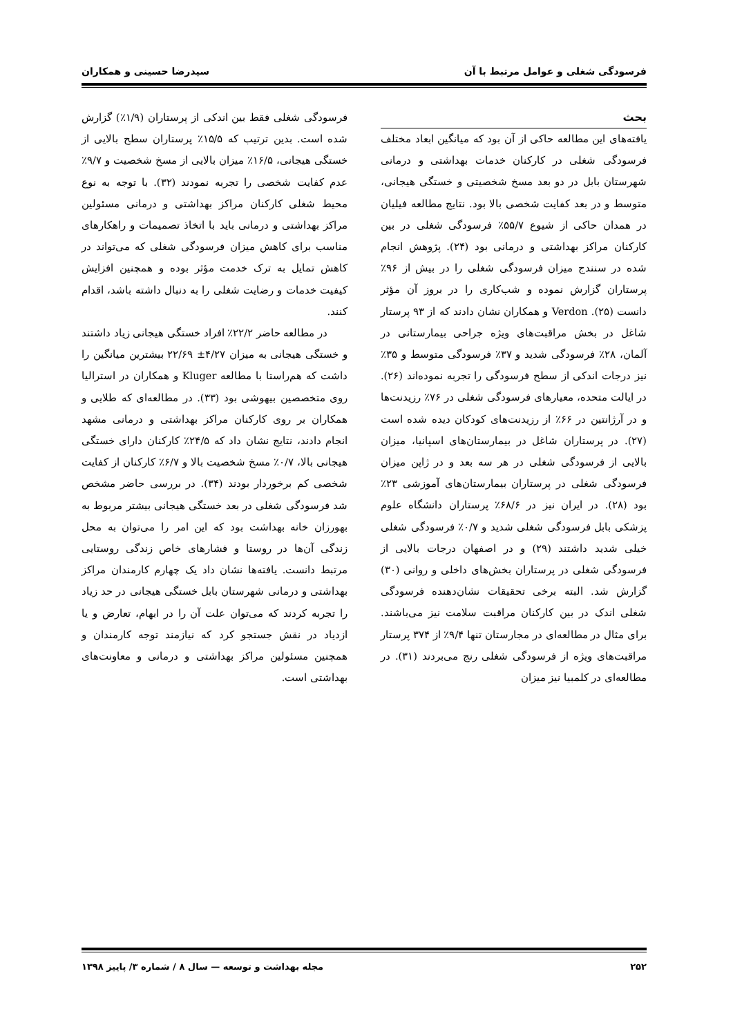فرسودگی شغلی و عوامل مرتبط با آن سیدرضا حسینی و همکاران
بحث
یافته‌های این مطالعه حاکی از آن بود که میانگین ابعاد مختلف فرسودگی شغلی در کارکنان خدمات بهداشتی و درمانی شهرستان بابل در دو بعد مسخ شخصیتی و خستگی هیجانی، متوسط و در بعد کفایت شخصی بالا بود. نتایج مطالعه فیلیان در همدان حاکی از شیوع ۵۵/۷٪ فرسودگی شغلی در بین کارکنان مراکز بهداشتی و درمانی بود (۲۴). پژوهش انجام شده در سنندج میزان فرسودگی شغلی را در بیش از ۹۶٪ پرستاران گزارش نموده و شب‌کاری را در بروز آن مؤثر دانست (۲۵). Verdon و همکاران نشان دادند که از ۹۳ پرستار شاغل در بخش مراقبت‌های ویژه جراحی بیمارستانی در آلمان، ۲۸٪ فرسودگی شدید و ۳۷٪ فرسودگی متوسط و ۳۵٪ نیز درجات اندکی از سطح فرسودگی را تجربه نموده‌اند (۲۶). در ایالت متحده، معیارهای فرسودگی شغلی در ۷۶٪ رزیدنت‌ها و در آرژانتین در ۶۶٪ از رزیدنت‌های کودکان دیده شده است (۲۷). در پرستاران شاغل در بیمارستان‌های اسپانیا، میزان بالایی از فرسودگی شغلی در هر سه بعد و در ژاپن میزان فرسودگی شغلی در پرستاران بیمارستان‌های آموزشی ۲۳٪ بود (۲۸). در ایران نیز در ۶۸/۶٪ پرستاران دانشگاه علوم پزشکی بابل فرسودگی شغلی شدید و ۰/۷٪ فرسودگی شغلی خیلی شدید داشتند (۲۹) و در اصفهان درجات بالایی از فرسودگی شغلی در پرستاران بخش‌های داخلی و روانی (۳۰) گزارش شد. البته برخی تحقیقات نشان‌دهنده فرسودگی شغلی اندک در بین کارکنان مراقبت سلامت نیز می‌باشند. برای مثال در مطالعه‌ای در مجارستان تنها ۹/۴٪ از ۳۷۴ پرستار مراقبت‌های ویژه از فرسودگی شغلی رنج می‌بردند (۳۱). در مطالعه‌ای در کلمبیا نیز میزان
فرسودگی شغلی فقط بین اندکی از پرستاران (۱/۹٪) گزارش شده است. بدین ترتیب که ۱۵/۵٪ پرستاران سطح بالایی از خستگی هیجانی، ۱۶/۵٪ میزان بالایی از مسخ شخصیت و ۹/۷٪ عدم کفایت شخصی را تجربه نمودند (۳۲). با توجه به نوع محیط شغلی کارکنان مراکز بهداشتی و درمانی مسئولین مراکز بهداشتی و درمانی باید با اتخاذ تصمیمات و راهکارهای مناسب برای کاهش میزان فرسودگی شغلی که می‌تواند در کاهش تمایل به ترک خدمت مؤثر بوده و همچنین افزایش کیفیت خدمات و رضایت شغلی را به دنبال داشته باشد، اقدام کنند.
در مطالعه حاضر ۲۲/۲٪ افراد خستگی هیجانی زیاد داشتند و خستگی هیجانی به میزان ۴/۲۷± ۲۲/۶۹ بیشترین میانگین را داشت که هم‌راستا با مطالعه Kluger و همکاران در استرالیا روی متخصصین بیهوشی بود (۳۳). در مطالعه‌ای که طلایی و همکاران بر روی کارکنان مراکز بهداشتی و درمانی مشهد انجام دادند، نتایج نشان داد که ۲۴/۵٪ کارکنان دارای خستگی هیجانی بالا، ۰/۷٪ مسخ شخصیت بالا و ۶/۷٪ کارکنان از کفایت شخصی کم برخوردار بودند (۳۴). در بررسی حاضر مشخص شد فرسودگی شغلی در بعد خستگی هیجانی بیشتر مربوط به بهورزان خانه بهداشت بود که این امر را می‌توان به محل زندگی آن‌ها در روستا و فشارهای خاص زندگی روستایی مرتبط دانست. یافته‌ها نشان داد یک چهارم کارمندان مراکز بهداشتی و درمانی شهرستان بابل خستگی هیجانی در حد زیاد را تجربه کردند که می‌توان علت آن را در ابهام، تعارض و یا ازدیاد در نقش جستجو کرد که نیازمند توجه کارمندان و همچنین مسئولین مراکز بهداشتی و درمانی و معاونت‌های بهداشتی است.
۲۵۲ مجله بهداشت و توسعه — سال ۸ / شماره ۳/ پاییز ۱۳۹۸